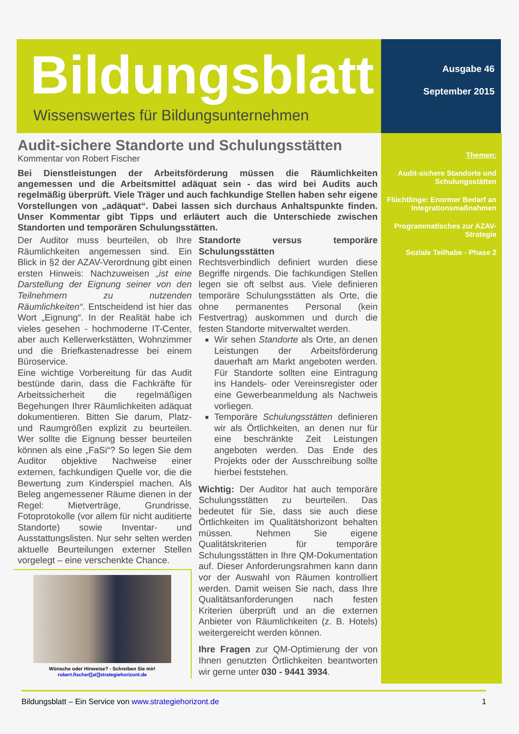Bildungsblatt
Wissenswertes für Bildungsunternehmen
Ausgabe 46
September 2015
Themen:
Audit-sichere Standorte und Schulungsstätten
Flüchtlinge: Enormer Bedarf an Integrationsmaßnahmen
Programmatisches zur AZAV-Strategie
Soziale Teilhabe - Phase 2
Audit-sichere Standorte und Schulungsstätten
Kommentar von Robert Fischer
Bei Dienstleistungen der Arbeitsförderung müssen die Räumlichkeiten angemessen und die Arbeitsmittel adäquat sein - das wird bei Audits auch regelmäßig überprüft. Viele Träger und auch fachkundige Stellen haben sehr eigene Vorstellungen von „adäquat“. Dabei lassen sich durchaus Anhaltspunkte finden. Unser Kommentar gibt Tipps und erläutert auch die Unterschiede zwischen Standorten und temporären Schulungsstätten.
Der Auditor muss beurteilen, ob Ihre Räumlichkeiten angemessen sind. Ein Blick in §2 der AZAV-Verordnung gibt einen ersten Hinweis: Nachzuweisen „ist eine Darstellung der Eignung seiner von den Teilnehmern zu nutzenden Räumlichkeiten“. Entscheidend ist hier das Wort „Eignung“. In der Realität habe ich vieles gesehen - hochmoderne IT-Center, aber auch Kellerwerkstätten, Wohnzimmer und die Briefkastenadresse bei einem Büroservice.
Eine wichtige Vorbereitung für das Audit bestünde darin, dass die Fachkräfte für Arbeitssicherheit die regelmäßigen Begehungen Ihrer Räumlichkeiten adäquat dokumentieren. Bitten Sie darum, Platz- und Raumgrößen explizit zu beurteilen. Wer sollte die Eignung besser beurteilen können als eine „FaSi“? So legen Sie dem Auditor objektive Nachweise einer externen, fachkundigen Quelle vor, die die Bewertung zum Kinderspiel machen. Als Beleg angemessener Räume dienen in der Regel: Mietverträge, Grundrisse, Fotoprotokolle (vor allem für nicht auditierte Standorte) sowie Inventar- und Ausstattungslisten. Nur sehr selten werden aktuelle Beurteilungen externer Stellen vorgelegt – eine verschenkte Chance.
Wünsche oder Hinweise? - Schreiben Sie mir!
robert.fischer[[at]]strategiehorizont.de
Standorte versus temporäre Schulungsstätten
Rechtsverbindlich definiert wurden diese Begriffe nirgends. Die fachkundigen Stellen legen sie oft selbst aus. Viele definieren temporäre Schulungsstätten als Orte, die ohne permanentes Personal (kein Festvertrag) auskommen und durch die festen Standorte mitverwaltet werden.
Wir sehen Standorte als Orte, an denen Leistungen der Arbeitsförderung dauerhaft am Markt angeboten werden. Für Standorte sollten eine Eintragung ins Handels- oder Vereinsregister oder eine Gewerbeanmeldung als Nachweis vorliegen.
Temporäre Schulungsstätten definieren wir als Örtlichkeiten, an denen nur für eine beschränkte Zeit Leistungen angeboten werden. Das Ende des Projekts oder der Ausschreibung sollte hierbei feststehen.
Wichtig: Der Auditor hat auch temporäre Schulungsstätten zu beurteilen. Das bedeutet für Sie, dass sie auch diese Örtlichkeiten im Qualitätshorizont behalten müssen. Nehmen Sie eigene Qualitätskriterien für temporäre Schulungsstätten in Ihre QM-Dokumentation auf. Dieser Anforderungsrahmen kann dann vor der Auswahl von Räumen kontrolliert werden. Damit weisen Sie nach, dass Ihre Qualitätsanforderungen nach festen Kriterien überprüft und an die externen Anbieter von Räumlichkeiten (z. B. Hotels) weitergereicht werden können.
Ihre Fragen zur QM-Optimierung der von Ihnen genutzten Örtlichkeiten beantworten wir gerne unter 030 - 9441 3934.
Bildungsblatt – Ein Service von www.strategiehorizont.de 1